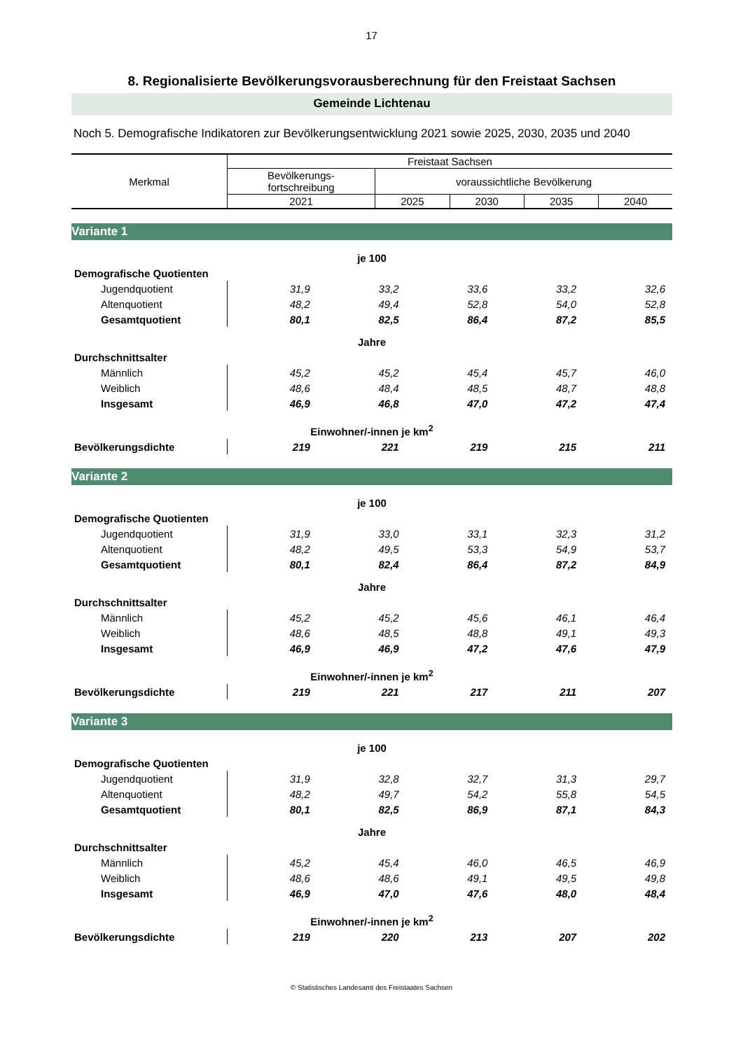17
8. Regionalisierte Bevölkerungsvorausberechnung für den Freistaat Sachsen
Gemeinde Lichtenau
Noch 5. Demografische Indikatoren zur Bevölkerungsentwicklung 2021 sowie 2025, 2030, 2035 und 2040
| Merkmal | Freistaat Sachsen | | | | |
| | Bevölkerungs- fortschreibung | voraussichtliche Bevölkerung | | | |
| | 2021 | 2025 | 2030 | 2035 | 2040 |
| Variante 1 | | | | | |
| je 100 | | | | | |
| Demografische Quotienten | | | | | |
| Jugendquotient | 31,9 | 33,2 | 33,6 | 33,2 | 32,6 |
| Altenquotient | 48,2 | 49,4 | 52,8 | 54,0 | 52,8 |
| Gesamtquotient | 80,1 | 82,5 | 86,4 | 87,2 | 85,5 |
| Jahre | | | | | |
| Durchschnittsalter | | | | | |
| Männlich | 45,2 | 45,2 | 45,4 | 45,7 | 46,0 |
| Weiblich | 48,6 | 48,4 | 48,5 | 48,7 | 48,8 |
| Insgesamt | 46,9 | 46,8 | 47,0 | 47,2 | 47,4 |
| Einwohner/-innen je km<sup>2</sup> | | | | | |
| Bevölkerungsdichte | 219 | 221 | 219 | 215 | 211 |
| Variante 2 | | | | | |
| je 100 | | | | | |
| Demografische Quotienten | | | | | |
| Jugendquotient | 31,9 | 33,0 | 33,1 | 32,3 | 31,2 |
| Altenquotient | 48,2 | 49,5 | 53,3 | 54,9 | 53,7 |
| Gesamtquotient | 80,1 | 82,4 | 86,4 | 87,2 | 84,9 |
| Jahre | | | | | |
| Durchschnittsalter | | | | | |
| Männlich | 45,2 | 45,2 | 45,6 | 46,1 | 46,4 |
| Weiblich | 48,6 | 48,5 | 48,8 | 49,1 | 49,3 |
| Insgesamt | 46,9 | 46,9 | 47,2 | 47,6 | 47,9 |
| Einwohner/-innen je km<sup>2</sup> | | | | | |
| Bevölkerungsdichte | 219 | 221 | 217 | 211 | 207 |
| Variante 3 | | | | | |
| je 100 | | | | | |
| Demografische Quotienten | | | | | |
| Jugendquotient | 31,9 | 32,8 | 32,7 | 31,3 | 29,7 |
| Altenquotient | 48,2 | 49,7 | 54,2 | 55,8 | 54,5 |
| Gesamtquotient | 80,1 | 82,5 | 86,9 | 87,1 | 84,3 |
| Jahre | | | | | |
| Durchschnittsalter | | | | | |
| Männlich | 45,2 | 45,4 | 46,0 | 46,5 | 46,9 |
| Weiblich | 48,6 | 48,6 | 49,1 | 49,5 | 49,8 |
| Insgesamt | 46,9 | 47,0 | 47,6 | 48,0 | 48,4 |
| Einwohner/-innen je km<sup>2</sup> | | | | | |
| Bevölkerungsdichte | 219 | 220 | 213 | 207 | 202 |
© Statistisches Landesamt des Freistaates Sachsen